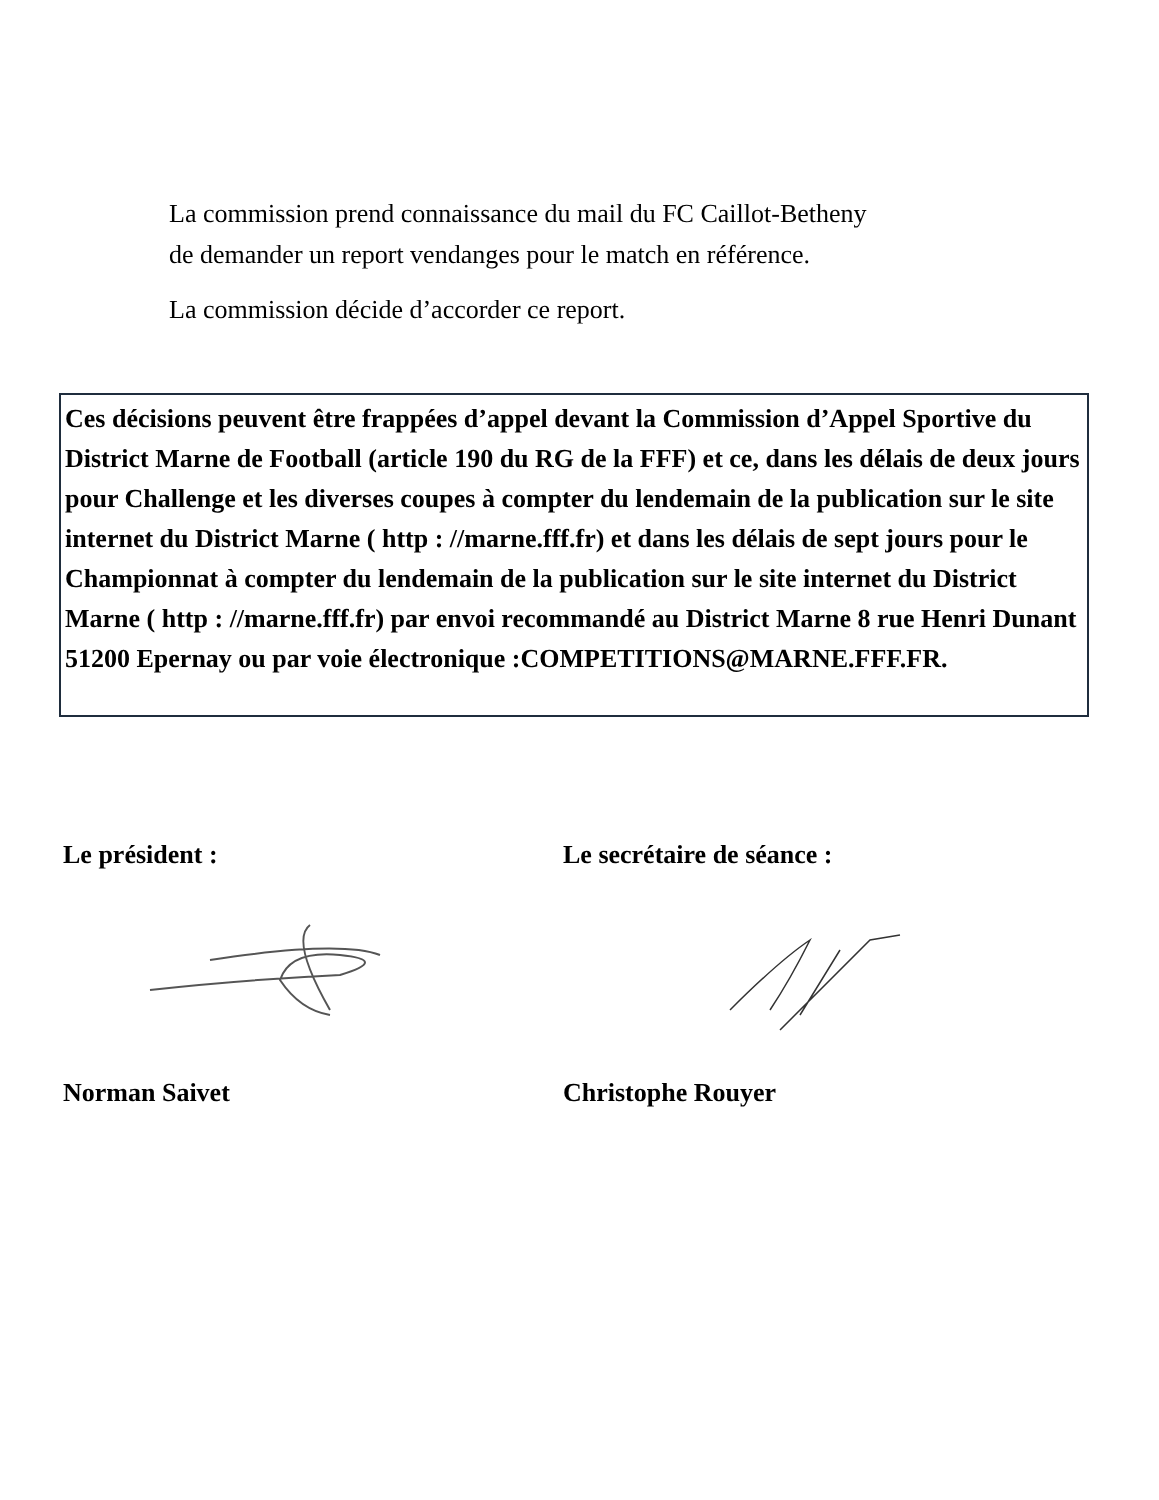La commission prend connaissance du mail du FC Caillot-Betheny
de demander un report vendanges pour le match en référence.
La commission décide d’accorder ce report.
Ces décisions peuvent être frappées d’appel devant la Commission d’Appel Sportive du District Marne de Football (article 190 du RG de la FFF) et ce, dans les délais de deux jours pour Challenge et les diverses coupes à compter du lendemain de la publication sur le site internet du District Marne ( http : //marne.fff.fr) et dans les délais de sept jours pour le Championnat à compter du lendemain de la publication sur le site internet du District Marne ( http : //marne.fff.fr) par envoi recommandé au District Marne 8 rue Henri Dunant 51200 Epernay ou par voie électronique :COMPETITIONS@MARNE.FFF.FR.
Le président :
Norman Saivet
Le secrétaire de séance :
Christophe Rouyer